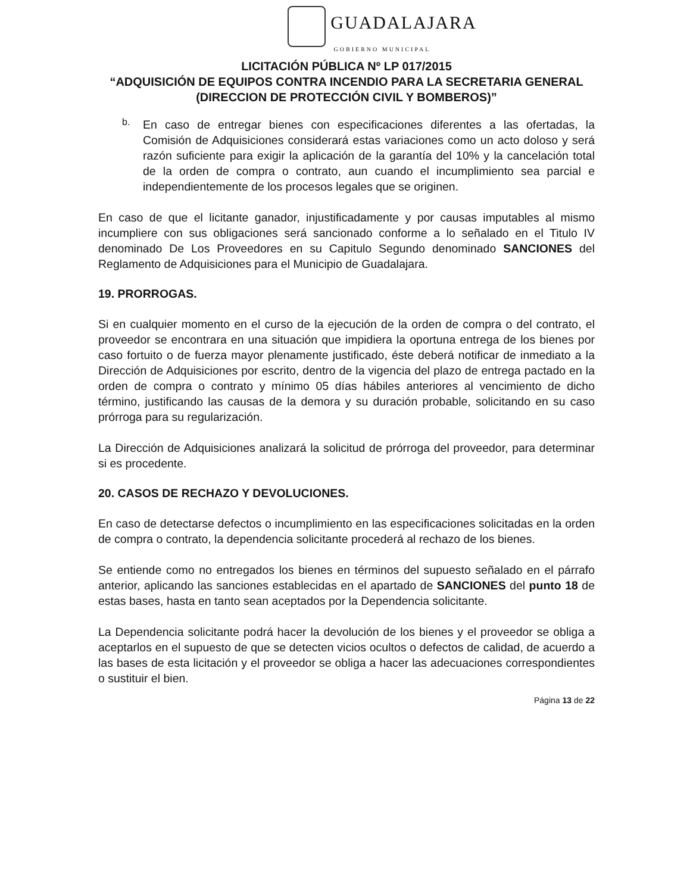GUADALAJARA
GOBIERNO MUNICIPAL
LICITACIÓN PÚBLICA Nº LP 017/2015
“ADQUISICIÓN DE EQUIPOS CONTRA INCENDIO PARA LA SECRETARIA GENERAL (DIRECCION DE PROTECCIÓN CIVIL Y BOMBEROS)”
b.
En caso de entregar bienes con especificaciones diferentes a las ofertadas, la Comisión de Adquisiciones considerará estas variaciones como un acto doloso y será razón suficiente para exigir la aplicación de la garantía del 10% y la cancelación total de la orden de compra o contrato, aun cuando el incumplimiento sea parcial e independientemente de los procesos legales que se originen.
En caso de que el licitante ganador, injustificadamente y por causas imputables al mismo incumpliere con sus obligaciones será sancionado conforme a lo señalado en el Titulo IV denominado De Los Proveedores en su Capitulo Segundo denominado SANCIONES del Reglamento de Adquisiciones para el Municipio de Guadalajara.
19. PRORROGAS.
Si en cualquier momento en el curso de la ejecución de la orden de compra o del contrato, el proveedor se encontrara en una situación que impidiera la oportuna entrega de los bienes por caso fortuito o de fuerza mayor plenamente justificado, éste deberá notificar de inmediato a la Dirección de Adquisiciones por escrito, dentro de la vigencia del plazo de entrega pactado en la orden de compra o contrato y mínimo 05 días hábiles anteriores al vencimiento de dicho término, justificando las causas de la demora y su duración probable, solicitando en su caso prórroga para su regularización.
La Dirección de Adquisiciones analizará la solicitud de prórroga del proveedor, para determinar si es procedente.
20. CASOS DE RECHAZO Y DEVOLUCIONES.
En caso de detectarse defectos o incumplimiento en las especificaciones solicitadas en la orden de compra o contrato, la dependencia solicitante procederá al rechazo de los bienes.
Se entiende como no entregados los bienes en términos del supuesto señalado en el párrafo anterior, aplicando las sanciones establecidas en el apartado de SANCIONES del punto 18 de estas bases, hasta en tanto sean aceptados por la Dependencia solicitante.
La Dependencia solicitante podrá hacer la devolución de los bienes y el proveedor se obliga a aceptarlos en el supuesto de que se detecten vicios ocultos o defectos de calidad, de acuerdo a las bases de esta licitación y el proveedor se obliga a hacer las adecuaciones correspondientes o sustituir el bien.
Página 13 de 22